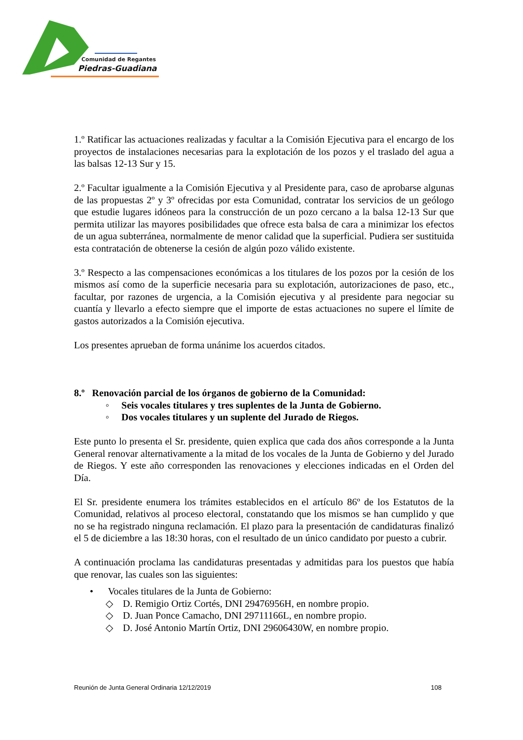Comunidad de Regantes
Piedras-Guadiana
1.º Ratificar las actuaciones realizadas y facultar a la Comisión Ejecutiva para el encargo de los proyectos de instalaciones necesarias para la explotación de los pozos y el traslado del agua a las balsas 12-13 Sur y 15.
2.º Facultar igualmente a la Comisión Ejecutiva y al Presidente para, caso de aprobarse algunas de las propuestas 2º y 3º ofrecidas por esta Comunidad, contratar los servicios de un geólogo que estudie lugares idóneos para la construcción de un pozo cercano a la balsa 12-13 Sur que permita utilizar las mayores posibilidades que ofrece esta balsa de cara a minimizar los efectos de un agua subterránea, normalmente de menor calidad que la superficial. Pudiera ser sustituida esta contratación de obtenerse la cesión de algún pozo válido existente.
3.º Respecto a las compensaciones económicas a los titulares de los pozos por la cesión de los mismos así como de la superficie necesaria para su explotación, autorizaciones de paso, etc., facultar, por razones de urgencia, a la Comisión ejecutiva y al presidente para negociar su cuantía y llevarlo a efecto siempre que el importe de estas actuaciones no supere el límite de gastos autorizados a la Comisión ejecutiva.
Los presentes aprueban de forma unánime los acuerdos citados.
8.º Renovación parcial de los órganos de gobierno de la Comunidad:
◦ Seis vocales titulares y tres suplentes de la Junta de Gobierno.
◦ Dos vocales titulares y un suplente del Jurado de Riegos.
Este punto lo presenta el Sr. presidente, quien explica que cada dos años corresponde a la Junta General renovar alternativamente a la mitad de los vocales de la Junta de Gobierno y del Jurado de Riegos. Y este año corresponden las renovaciones y elecciones indicadas en el Orden del Día.
El Sr. presidente enumera los trámites establecidos en el artículo 86º de los Estatutos de la Comunidad, relativos al proceso electoral, constatando que los mismos se han cumplido y que no se ha registrado ninguna reclamación. El plazo para la presentación de candidaturas finalizó el 5 de diciembre a las 18:30 horas, con el resultado de un único candidato por puesto a cubrir.
A continuación proclama las candidaturas presentadas y admitidas para los puestos que había que renovar, las cuales son las siguientes:
• Vocales titulares de la Junta de Gobierno:
◇ D. Remigio Ortiz Cortés, DNI 29476956H, en nombre propio.
◇ D. Juan Ponce Camacho, DNI 29711166L, en nombre propio.
◇ D. José Antonio Martín Ortiz, DNI 29606430W, en nombre propio.
Reunión de Junta General Ordinaria 12/12/2019 108